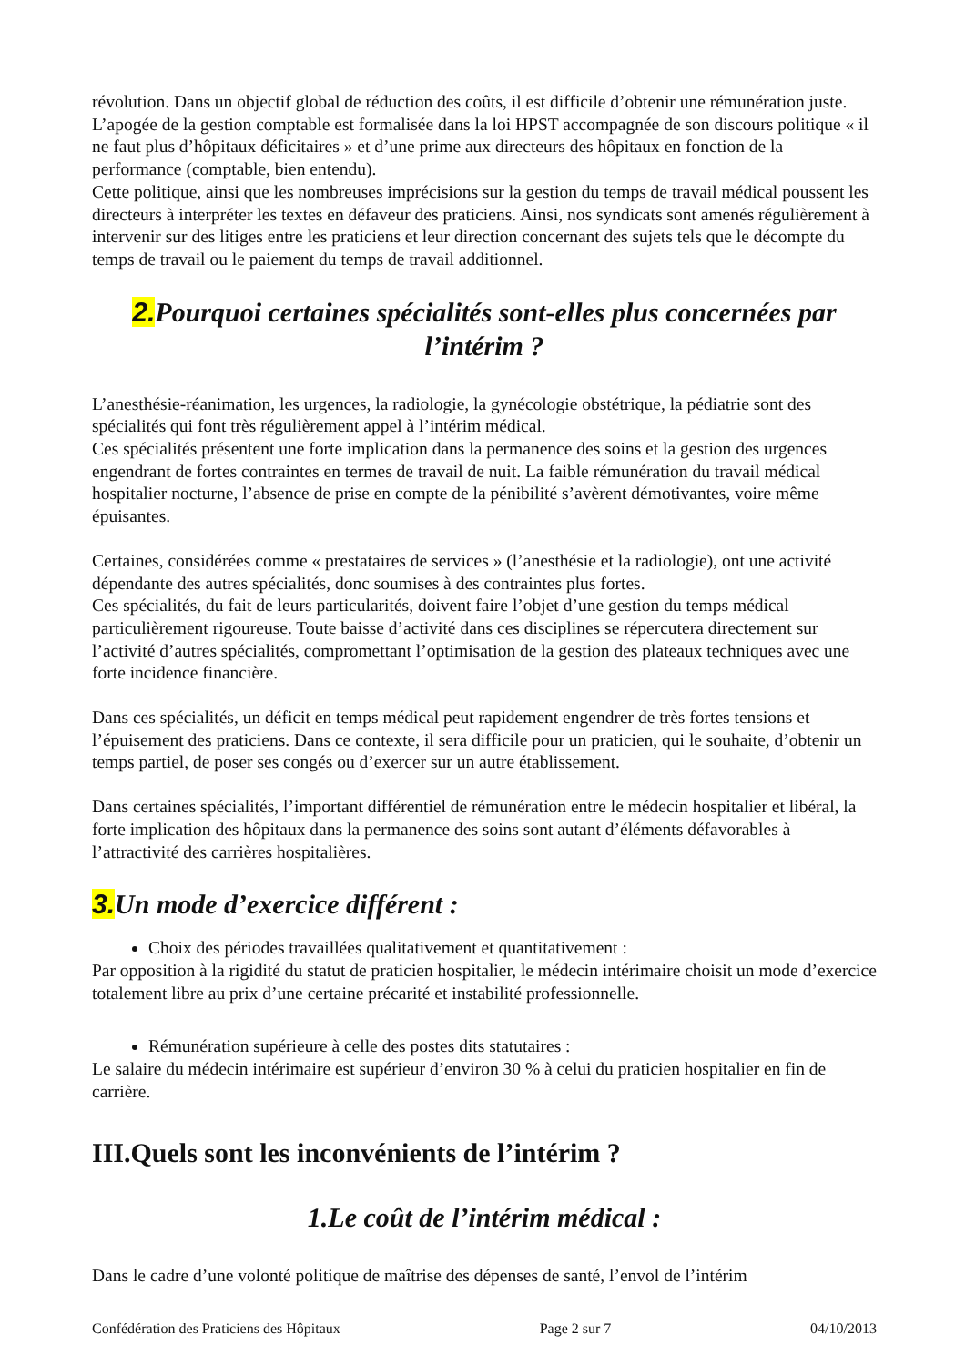révolution. Dans un objectif global de réduction des coûts, il est difficile d’obtenir une rémunération juste. L’apogée de la gestion comptable est formalisée dans la loi HPST accompagnée de son discours politique « il ne faut plus d’hôpitaux déficitaires » et d’une prime aux directeurs des hôpitaux en fonction de la performance (comptable, bien entendu).
Cette politique, ainsi que les nombreuses imprécisions sur la gestion du temps de travail médical poussent les directeurs à interpréter les textes en défaveur des praticiens. Ainsi, nos syndicats sont amenés régulièrement à intervenir sur des litiges entre les praticiens et leur direction concernant des sujets tels que le décompte du temps de travail ou le paiement du temps de travail additionnel.
2. Pourquoi certaines spécialités sont-elles plus concernées par l’intérim ?
L’anesthésie-réanimation, les urgences, la radiologie, la gynécologie obstétrique, la pédiatrie sont des spécialités qui font très régulièrement appel à l’intérim médical.
Ces spécialités présentent une forte implication dans la permanence des soins et la gestion des urgences engendrant de fortes contraintes en termes de travail de nuit. La faible rémunération du travail médical hospitalier nocturne, l’absence de prise en compte de la pénibilité s’avèrent démotivantes, voire même épuisantes.
Certaines, considérées comme « prestataires de services » (l’anesthésie et la radiologie), ont une activité dépendante des autres spécialités, donc soumises à des contraintes plus fortes.
Ces spécialités, du fait de leurs particularités, doivent faire l’objet d’une gestion du temps médical particulièrement rigoureuse. Toute baisse d’activité dans ces disciplines se répercutera directement sur l’activité d’autres spécialités, compromettant l’optimisation de la gestion des plateaux techniques avec une forte incidence financière.
Dans ces spécialités, un déficit en temps médical peut rapidement engendrer de très fortes tensions et l’épuisement des praticiens. Dans ce contexte, il sera difficile pour un praticien, qui le souhaite, d’obtenir un temps partiel, de poser ses congés ou d’exercer sur un autre établissement.
Dans certaines spécialités, l’important différentiel de rémunération entre le médecin hospitalier et libéral, la forte implication des hôpitaux dans la permanence des soins sont autant d’éléments défavorables à l’attractivité des carrières hospitalières.
3. Un mode d’exercice différent :
Choix des périodes travaillées qualitativement et quantitativement :
Par opposition à la rigidité du statut de praticien hospitalier, le médecin intérimaire choisit un mode d’exercice totalement libre au prix d’une certaine précarité et instabilité professionnelle.
Rémunération supérieure à celle des postes dits statutaires :
Le salaire du médecin intérimaire est supérieur d’environ 30 % à celui du praticien hospitalier en fin de carrière.
III.Quels sont les inconvénients de l’intérim ?
1.Le coût de l’intérim médical :
Dans le cadre d’une volonté politique de maîtrise des dépenses de santé, l’envol de l’intérim
Confédération des Praticiens des Hôpitaux Page 2 sur 7 04/10/2013